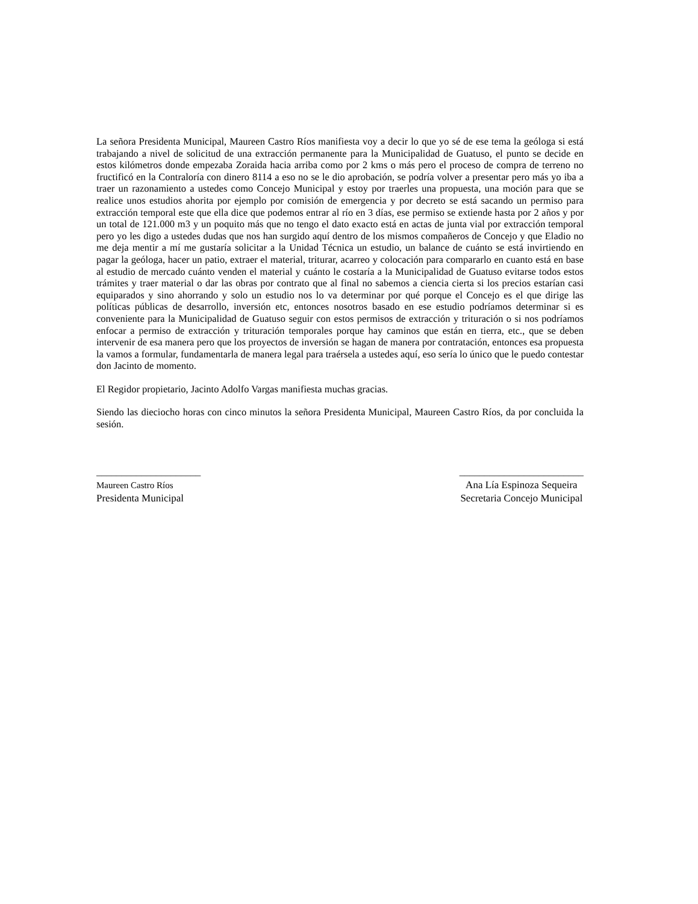La señora Presidenta Municipal, Maureen Castro Ríos manifiesta voy a decir lo que yo sé de ese tema la geóloga si está trabajando a nivel de solicitud de una extracción permanente para la Municipalidad de Guatuso, el punto se decide en estos kilómetros donde empezaba Zoraida hacia arriba como por 2 kms o más pero el proceso de compra de terreno no fructificó en la Contraloría con dinero 8114 a eso no se le dio aprobación, se podría volver a presentar pero más yo iba a traer un razonamiento a ustedes como Concejo Municipal y estoy por traerles una propuesta, una moción para que se realice unos estudios ahorita por ejemplo por comisión de emergencia y por decreto se está sacando un permiso para extracción temporal este que ella dice que podemos entrar al río en 3 días, ese permiso se extiende hasta por 2 años y por un total de 121.000 m3 y un poquito más que no tengo el dato exacto está en actas de junta vial por extracción temporal pero yo les digo a ustedes dudas que nos han surgido aquí dentro de los mismos compañeros de Concejo y que Eladio no me deja mentir a mí me gustaría solicitar a la Unidad Técnica un estudio, un balance de cuánto se está invirtiendo en pagar la geóloga, hacer un patio, extraer el material, triturar, acarreo y colocación para compararlo en cuanto está en base al estudio de mercado cuánto venden el material y cuánto le costaría a la Municipalidad de Guatuso evitarse todos estos trámites y traer material o dar las obras por contrato que al final no sabemos a ciencia cierta si los precios estarían casi equiparados y sino ahorrando y solo un estudio nos lo va determinar por qué porque el Concejo es el que dirige las políticas públicas de desarrollo, inversión etc, entonces nosotros basado en ese estudio podríamos determinar si es conveniente para la Municipalidad de Guatuso seguir con estos permisos de extracción y trituración o si nos podríamos enfocar a permiso de extracción y trituración temporales porque hay caminos que están en tierra, etc., que se deben intervenir de esa manera pero que los proyectos de inversión se hagan de manera por contratación, entonces esa propuesta la vamos a formular, fundamentarla de manera legal para traérsela a ustedes aquí, eso sería lo único que le puedo contestar don Jacinto de momento.
El Regidor propietario, Jacinto Adolfo Vargas manifiesta muchas gracias.
Siendo las dieciocho horas con cinco minutos la señora Presidenta Municipal, Maureen Castro Ríos, da por concluida la sesión.
_____________________
Maureen Castro Ríos
Presidenta Municipal
_________________________
Ana Lía Espinoza Sequeira
Secretaria Concejo Municipal